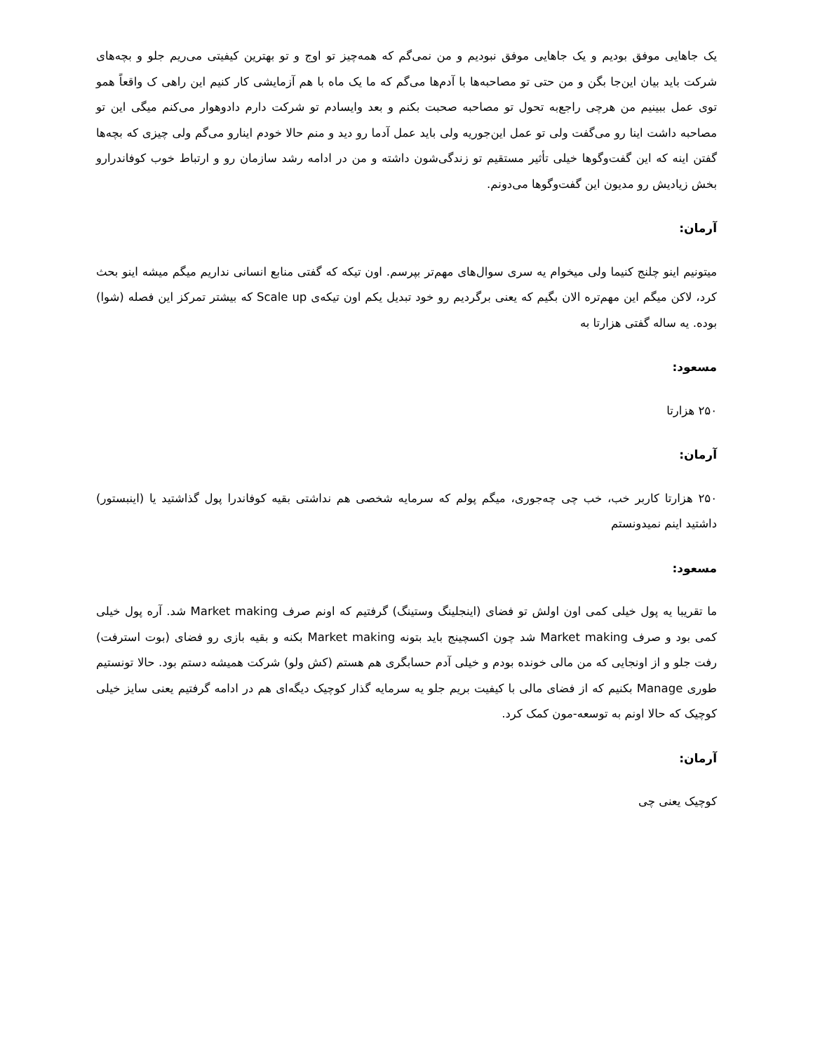یک جاهایی موفق بودیم و یک جاهایی موفق نبودیم و من نمی‌گم که همه‌چیز تو اوج و تو بهترین کیفیتی می‌ریم جلو و بچه‌های شرکت باید بیان این‌جا بگن و من حتی تو مصاحبه‌ها با آدم‌ها می‌گم که ما یک ماه با هم آزمایشی کار کنیم این راهی ک واقعاً همو توی عمل ببینیم من هرچی راجع‌به تحول تو مصاحبه صحبت بکنم و بعد وایسادم تو شرکت دارم دادوهوار می‌کنم میگی این تو مصاحبه داشت اینا رو می‌گفت ولی تو عمل این‌جوریه ولی باید عمل آدما رو دید و منم حالا خودم اینارو می‌گم ولی چیزی که بچه‌ها گفتن اینه که این گفت‌وگوها خیلی تأثیر مستقیم تو زندگی‌شون داشته و من در ادامه رشد سازمان رو و ارتباط خوب کوفاندرارو بخش زیادیش رو مدیون این گفت‌وگوها می‌دونم.
آرمان:
میتونیم اینو چلنج کنیما ولی میخوام یه سری سوال‌های مهم‌تر بپرسم. اون تیکه که گفتی منابع انسانی نداریم میگم میشه اینو بحث کرد، لاکن میگم این مهم‌تره الان بگیم که یعنی برگردیم رو خود تبدیل یکم اون تیکه‌ی Scale up که بیشتر تمرکز این فصله (شوا) بوده. یه ساله گفتی هزارتا به
مسعود:
۲۵۰ هزارتا
آرمان:
۲۵۰ هزارتا کاربر خب، خب چی چه‌جوری، میگم پولم که سرمایه شخصی هم نداشتی بقیه کوفاندرا پول گذاشتید یا (اینبستور) داشتید اینم نمیدونستم
مسعود:
ما تقریبا یه پول خیلی کمی اون اولش تو فضای (اینجلینگ وستینگ) گرفتیم که اونم صرف Market making شد. آره پول خیلی کمی بود و صرف Market making شد چون اکسچینج باید بتونه Market making بکنه و بقیه بازی رو فضای (بوت استرفت) رفت جلو و از اونجایی که من مالی خونده بودم و خیلی آدم حسابگری هم هستم (کش ولو) شرکت همیشه دستم بود. حالا تونستیم طوری Manage بکنیم که از فضای مالی با کیفیت بریم جلو یه سرمایه گذار کوچیک دیگه‌ای هم در ادامه گرفتیم یعنی سایز خیلی کوچیک که حالا اونم به توسعه-مون کمک کرد.
آرمان:
کوچیک یعنی چی